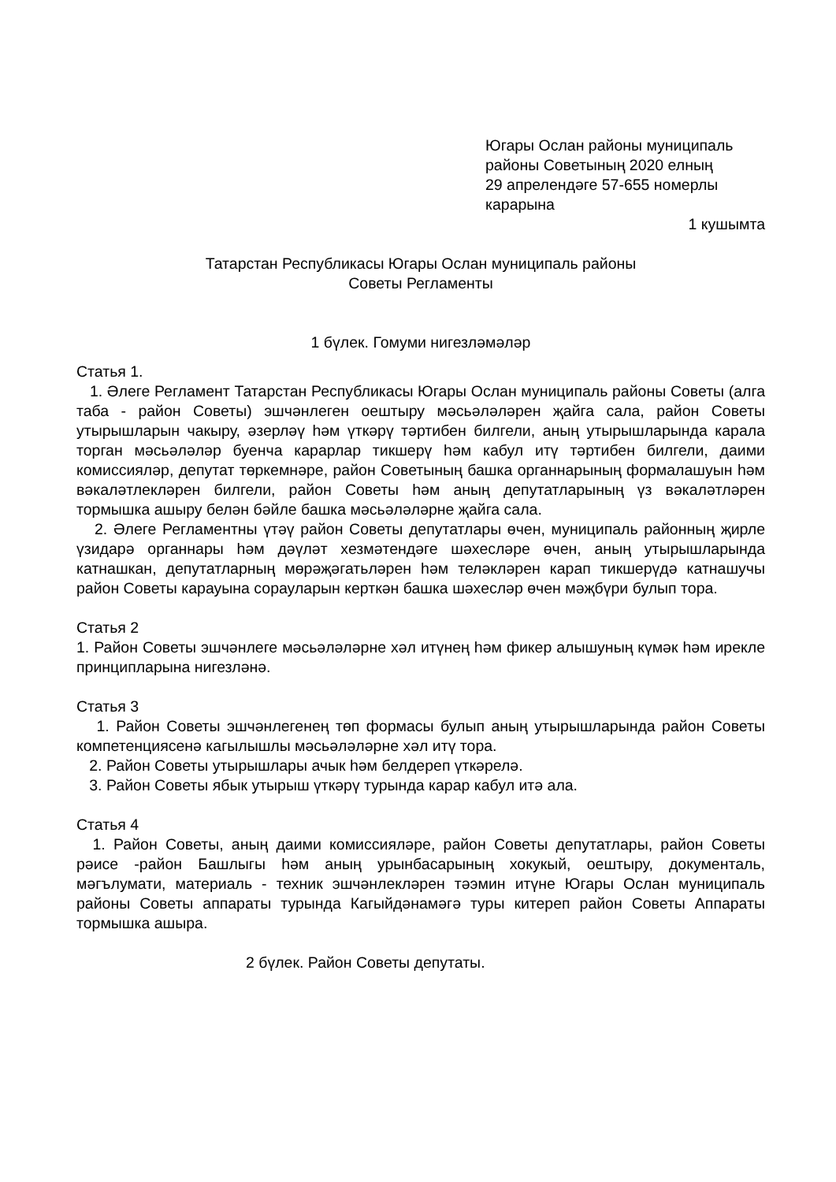Югары Ослан районы муниципаль
районы Советының 2020 елның
29 апрелендәге 57-655 номерлы
карарына
1 кушымта
Татарстан Республикасы Югары Ослан муниципаль районы
Советы Регламенты
1 бүлек. Гомуми нигезләмәләр
Статья 1.
1. Әлеге Регламент Татарстан Республикасы Югары Ослан муниципаль районы Советы (алга таба - район Советы) эшчәнлеген оештыру мәсьәләләрен җайга сала, район Советы утырышларын чакыру, әзерләү һәм үткәрү тәртибен билгели, аның утырышларында карала торган мәсьәләләр буенча карарлар тикшерү һәм кабул итү тәртибен билгели, даими комиссияләр, депутат төркемнәре, район Советының башка органнарының формалашуын һәм вәкаләтлекләрен билгели, район Советы һәм аның депутатларының үз вәкаләтләрен тормышка ашыру белән бәйле башка мәсьәләләрне җайга сала.
2. Әлеге Регламентны үтәү район Советы депутатлары өчен, муниципаль районның җирле үзидарә органнары һәм дәүләт хезмәтендәге шәхесләре өчен, аның утырышларында катнашкан, депутатларның мөрәҗәгатьләрен һәм теләкләрен карап тикшерүдә катнашучы район Советы карауына сорауларын керткән башка шәхесләр өчен мәҗбүри булып тора.
Статья 2
1. Район Советы эшчәнлеге мәсьәләләрне хәл итүнең һәм фикер алышуның күмәк һәм ирекле принципларына нигезләнә.
Статья 3
1. Район Советы эшчәнлегенең төп формасы булып аның утырышларында район Советы компетенциясенә кагылышлы мәсьәләләрне хәл итү тора.
2. Район Советы утырышлары ачык һәм белдереп үткәрелә.
3. Район Советы ябык утырыш үткәрү турында карар кабул итә ала.
Статья 4
1. Район Советы, аның даими комиссияләре, район Советы депутатлары, район Советы рәисе -район Башлыгы һәм аның урынбасарының хокукый, оештыру, документаль, мәгълумати, материаль - техник эшчәнлекләрен тәэмин итүне Югары Ослан муниципаль районы Советы аппараты турында Кагыйдәнамәгә туры китереп район Советы Аппараты тормышка ашыра.
2 бүлек. Район Советы депутаты.